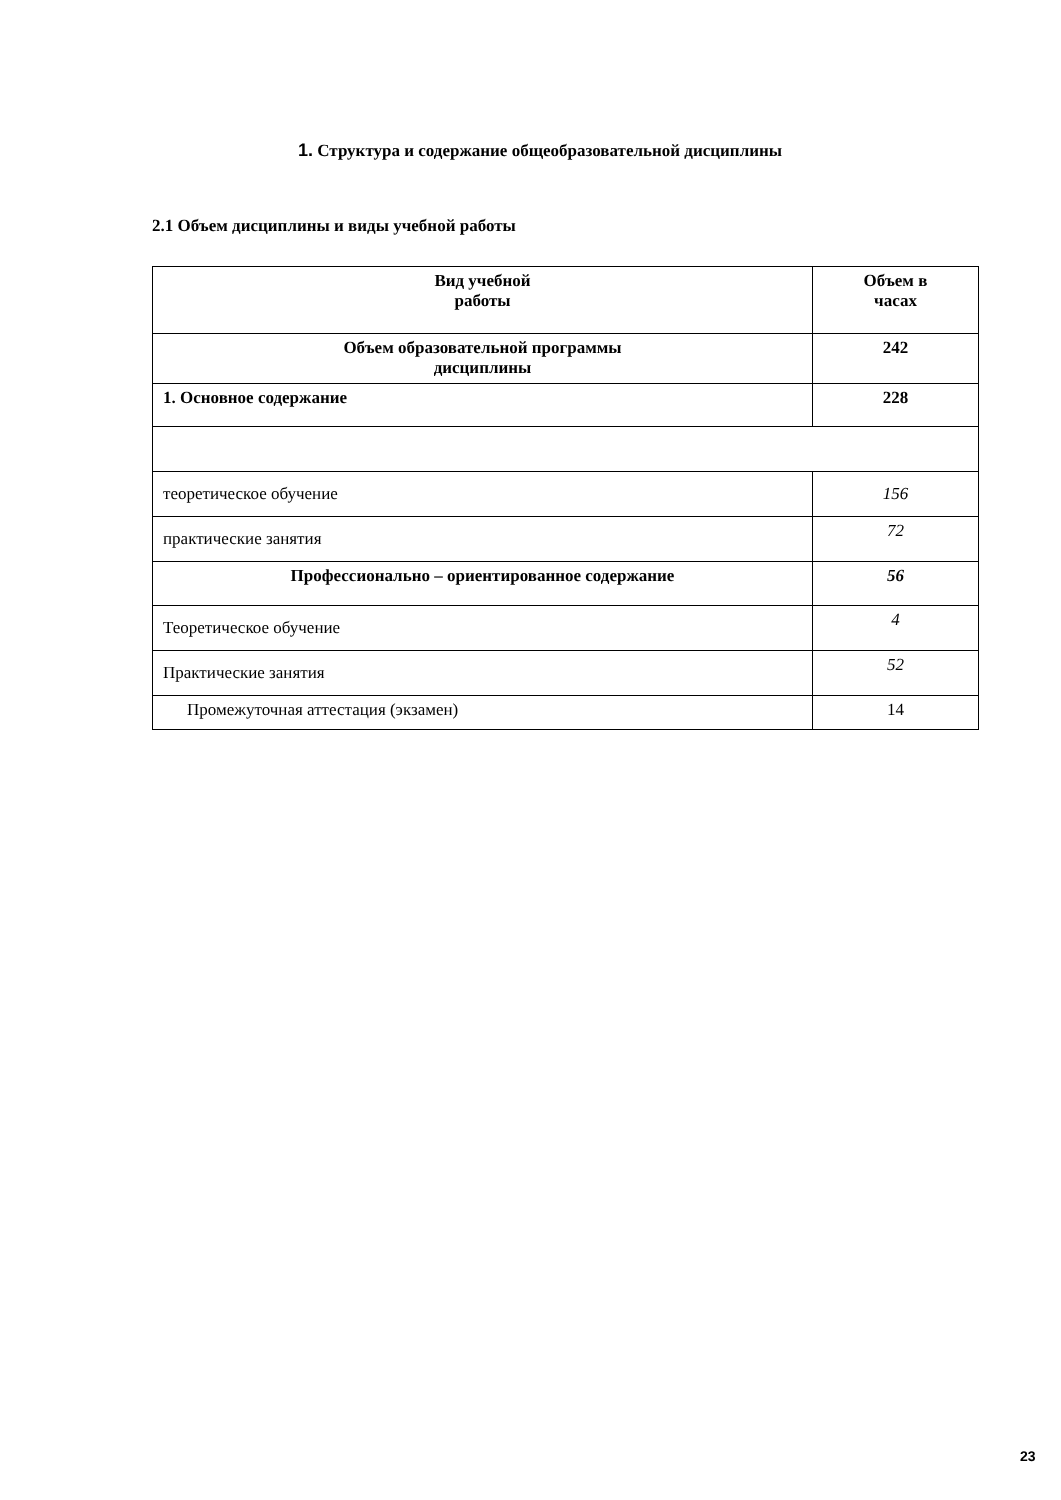1. Структура и содержание общеобразовательной дисциплины
2.1 Объем дисциплины и виды учебной работы
| Вид учебной работы | Объем в часах |
| --- | --- |
| Объем образовательной программы дисциплины | 242 |
| 1. Основное содержание | 228 |
| теоретическое обучение | 156 |
| практические занятия | 72 |
| Профессионально – ориентированное содержание | 56 |
| Теоретическое обучение | 4 |
| Практические занятия | 52 |
| Промежуточная аттестация (экзамен) | 14 |
23